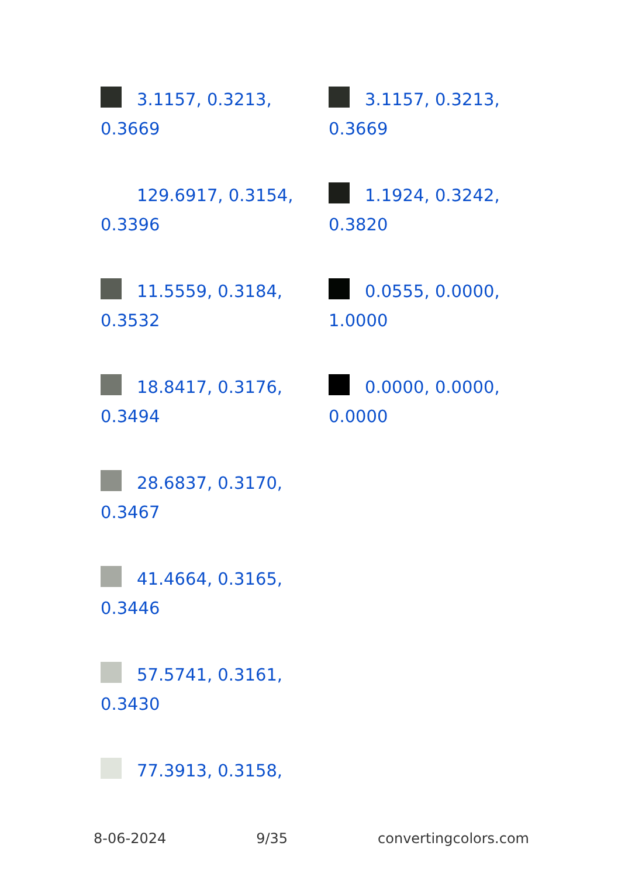3.1157, 0.3213, 0.3669
129.6917, 0.3154, 0.3396
11.5559, 0.3184, 0.3532
18.8417, 0.3176, 0.3494
28.6837, 0.3170, 0.3467
41.4664, 0.3165, 0.3446
57.5741, 0.3161, 0.3430
77.3913, 0.3158,
3.1157, 0.3213, 0.3669
1.1924, 0.3242, 0.3820
0.0555, 0.0000, 1.0000
0.0000, 0.0000, 0.0000
8-06-2024 9/35 convertingcolors.com